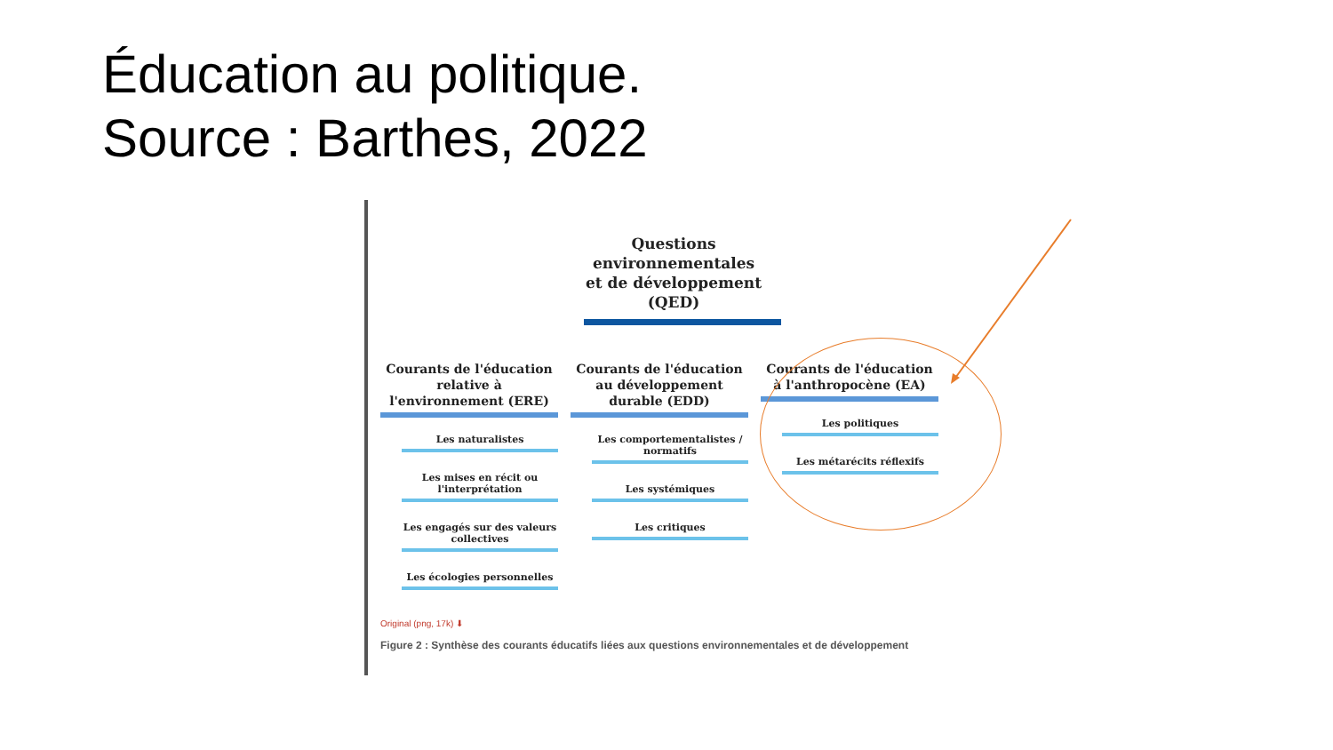Éducation au politique.
Source : Barthes, 2022
Questions
environnementales
et de développement
(QED)
Courants de l'éducation relative à l'environnement (ERE)
Les naturalistes
Les mises en récit ou l'interprétation
Les engagés sur des valeurs collectives
Les écologies personnelles
Courants de l'éducation au développement durable (EDD)
Les comportementalistes / normatifs
Les systémiques
Les critiques
Courants de l'éducation à l'anthropocène (EA)
Les politiques
Les métarécits réflexifs
Original (png, 17k) ⬇
Figure 2 : Synthèse des courants éducatifs liées aux questions environnementales et de développement